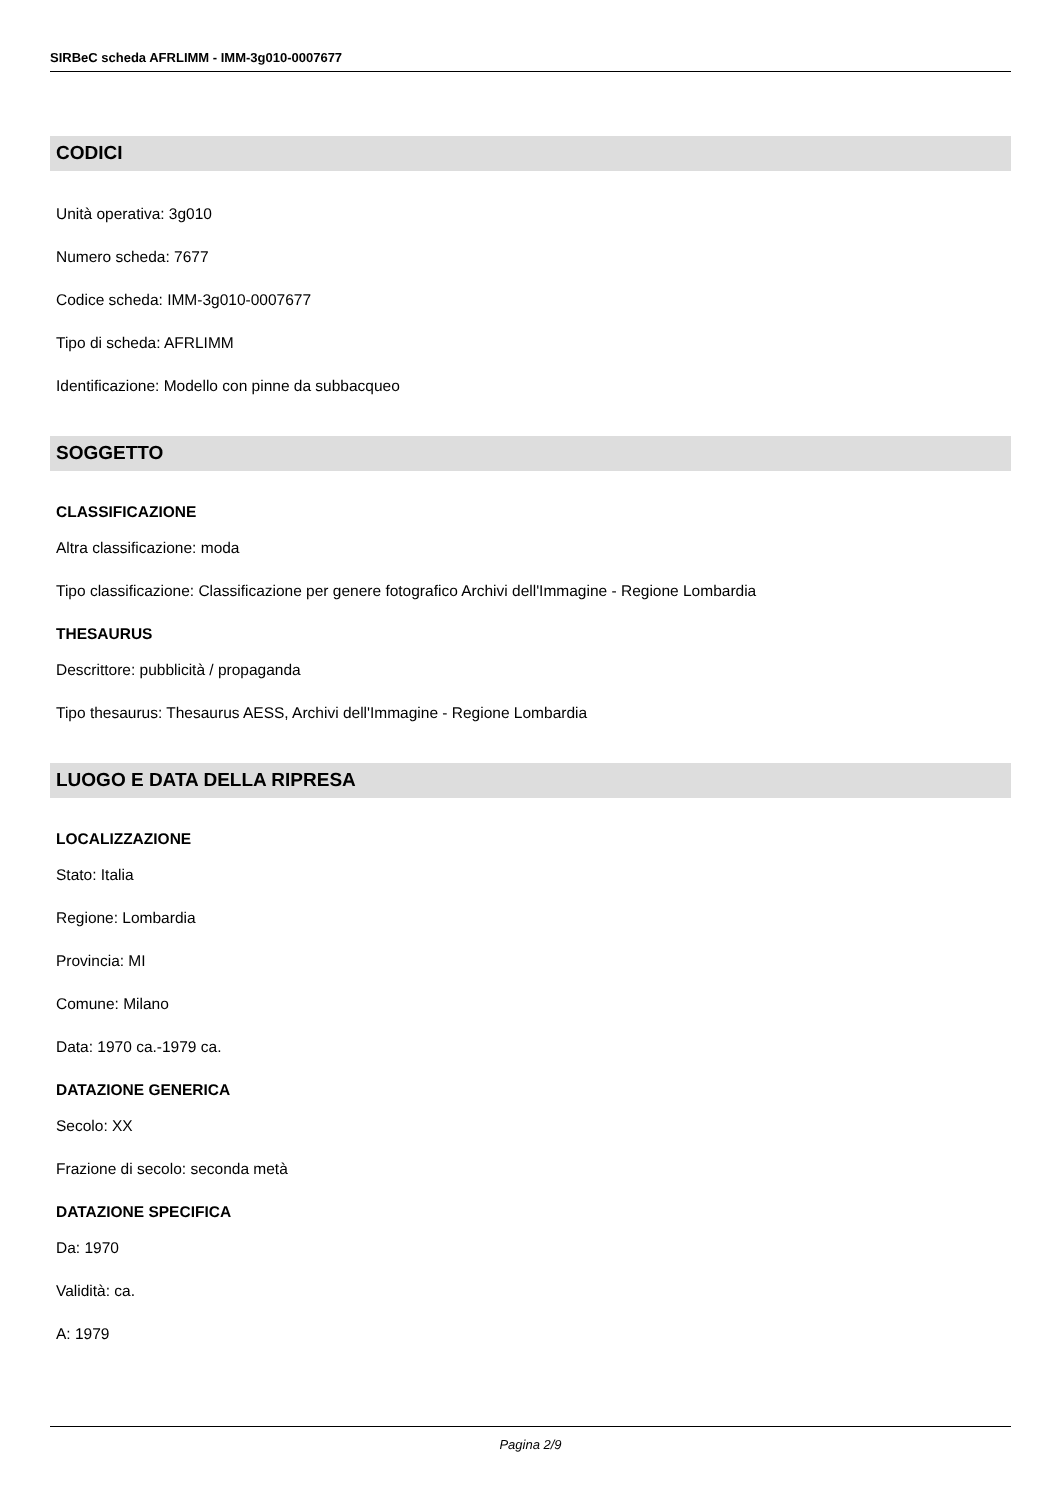SIRBeC scheda AFRLIMM - IMM-3g010-0007677
CODICI
Unità operativa: 3g010
Numero scheda: 7677
Codice scheda: IMM-3g010-0007677
Tipo di scheda: AFRLIMM
Identificazione: Modello con pinne da subbacqueo
SOGGETTO
CLASSIFICAZIONE
Altra classificazione: moda
Tipo classificazione: Classificazione per genere fotografico Archivi dell'Immagine - Regione Lombardia
THESAURUS
Descrittore: pubblicità / propaganda
Tipo thesaurus: Thesaurus AESS, Archivi dell'Immagine - Regione Lombardia
LUOGO E DATA DELLA RIPRESA
LOCALIZZAZIONE
Stato: Italia
Regione: Lombardia
Provincia: MI
Comune: Milano
Data: 1970 ca.-1979 ca.
DATAZIONE GENERICA
Secolo: XX
Frazione di secolo: seconda metà
DATAZIONE SPECIFICA
Da: 1970
Validità: ca.
A: 1979
Pagina 2/9